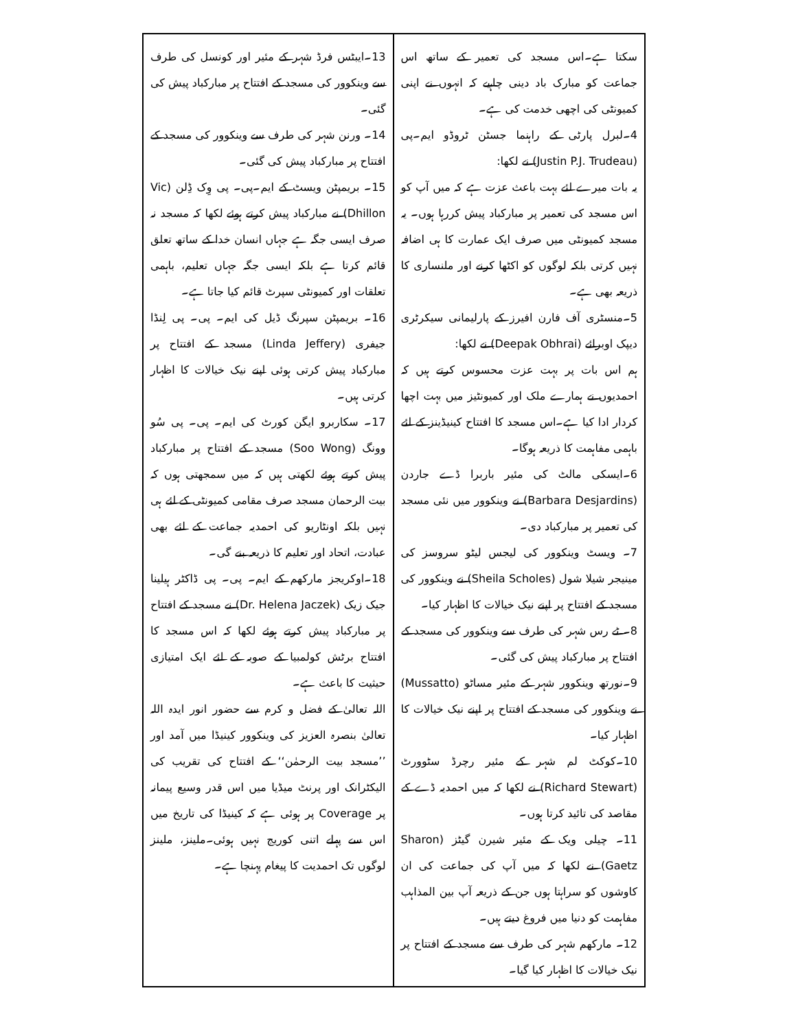سکتا ہے۔اس مسجد کی تعمیر کے ساتھ اس جماعت کو مبارک باد دینی چاہیے کہ انہوں نے اپنی کمیونٹی کی اچھی خدمت کی ہے۔
4۔لبرل پارٹی کے راہنما جسٹن ٹروڈو ایم۔پی (Justin P.J. Trudeau) نے لکھا:
یہ بات میرے لئے بہت باعث عزت ہے کہ میں آپ کو اس مسجد کی تعمیر پر مبارکباد پیش کررہا ہوں۔ یہ مسجد کمیونٹی میں صرف ایک عمارت کا ہی اضافہ نہیں کرتی بلکہ لوگوں کو اکٹھا کرنے اور ملنساری کا ذریعہ بھی ہے۔
5۔منسٹری آف فارن افیرز کے پارلیمانی سیکرٹری دیپک اوبرائے (Deepak Obhrai) نے لکھا:
ہم اس بات پر بہت عزت محسوس کرتے ہیں کہ احمدیوں نے ہمارے ملک اور کمیونٹیز میں بہت اچھا کردار ادا کیا ہے۔اس مسجد کا افتتاح کینیڈینز کے لئے باہمی مفاہمت کا ذریعہ ہوگا۔
6۔ایسکی مالٹ کی مئیر باربرا ڈے جاردن (Barbara Desjardins) نے وینکوور میں نئی مسجد کی تعمیر پر مبارکباد دی۔
7۔ ویسٹ وینکوور کی لیجس لیٹو سروسز کی مینیجر شیلا شول (Sheila Scholes) نے وینکوور کی مسجد کے افتتاح پر اپنے نیک خیالات کا اظہار کیا۔
8۔ ٹے رس شہر کی طرف سے وینکوور کی مسجد کے افتتاح پر مبارکباد پیش کی گئی۔
9۔نورتھ وینکوور شہر کے مئیر مساٹو (Mussatto) نے وینکوور کی مسجد کے افتتاح پر اپنے نیک خیالات کا اظہار کیا۔
10۔کوکٹ لم شہر کے مئیر رچرڈ سٹوورٹ (Richard Stewart) نے لکھا کہ میں احمدیہ ڈے کے مقاصد کی تائید کرتا ہوں۔
11۔ چیلی ویک کے مئیر شیرن گیٹز (Sharon Gaetz) نے لکھا کہ میں آپ کی جماعت کی ان کاوشوں کو سراہتا ہوں جن کے ذریعہ آپ بین المذاہب مفاہمت کو دنیا میں فروغ دیتے ہیں۔
12۔ مارکھم شہر کی طرف سے مسجد کے افتتاح پر نیک خیالات کا اظہار کیا گیا۔
13۔ایبٹس فرڈ شہر کے مئیر اور کونسل کی طرف سے وینکوور کی مسجد کے افتتاح پر مبارکباد پیش کی گئی۔
14۔ ورنن شہر کی طرف سے وینکوور کی مسجد کے افتتاح پر مبارکباد پیش کی گئی۔
15۔ بریمپٹن ویسٹ کے ایم۔پی۔ پی وِک ڈِلن (Vic Dhillon) نے مبارکباد پیش کرتے ہوئے لکھا کہ مسجد نہ صرف ایسی جگہ ہے جہاں انسان خدا کے ساتھ تعلق قائم کرتا ہے بلکہ ایسی جگہ جہاں تعلیم، باہمی تعلقات اور کمیونٹی سپرٹ قائم کیا جاتا ہے۔
16۔ بریمپٹن سپرنگ ڈیل کی ایم۔ پی۔ پی لِنڈا جیفری (Linda Jeffery) مسجد کے افتتاح پر مبارکباد پیش کرتی ہوئی اپنے نیک خیالات کا اظہار کرتی ہیں۔
17۔ سکاربرو ایگن کورٹ کی ایم۔ پی۔ پی سُو وونگ (Soo Wong) مسجد کے افتتاح پر مبارکباد پیش کرتے ہوئے لکھتی ہیں کہ میں سمجھتی ہوں کہ بیت الرحمان مسجد صرف مقامی کمیونٹی کے لئے ہی نہیں بلکہ اونٹاریو کی احمدیہ جماعت کے لئے بھی عبادت، اتحاد اور تعلیم کا ذریعہ بنے گی۔
18۔اوکریجز مارکھم کے ایم۔ پی۔ پی ڈاکٹر ہیلینا جیک زیک (Dr. Helena Jaczek) نے مسجد کے افتتاح پر مبارکباد پیش کرتے ہوئے لکھا کہ اس مسجد کا افتتاح برٹش کولمبیا کے صوبہ کے لئے ایک امتیازی حیثیت کا باعث ہے۔
اللہ تعالیٰ کے فضل و کرم سے حضور انور ایدہ اللہ تعالیٰ بنصرہ العزیز کی وینکوور کینیڈا میں آمد اور ’’مسجد بیت الرحمٰن‘‘ کے افتتاح کی تقریب کی الیکٹرانک اور پرنٹ میڈیا میں اس قدر وسیع پیمانہ پر Coverage پر ہوئی ہے کہ کینیڈا کی تاریخ میں اس سے پہلے اتنی کوریج نہیں ہوئی۔ملینز، ملینز لوگوں تک احمدیت کا پیغام پہنچا ہے۔